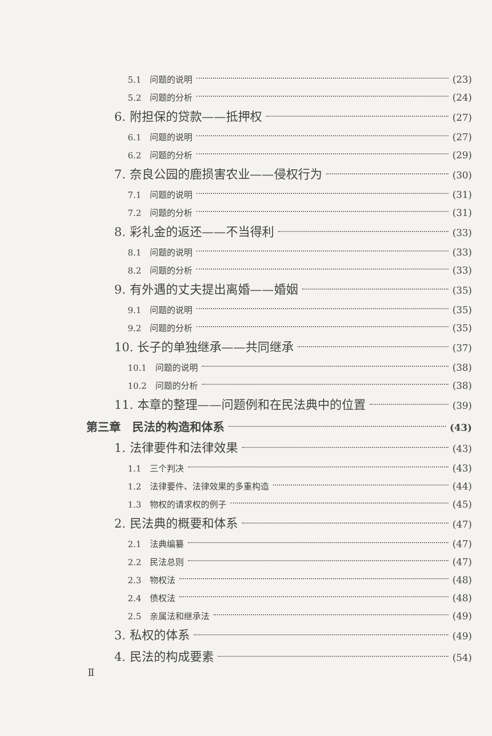5.1　问题的说明 (23)
5.2　问题的分析 (24)
6. 附担保的贷款——抵押权 (27)
6.1　问题的说明 (27)
6.2　问题的分析 (29)
7. 奈良公园的鹿损害农业——侵权行为 (30)
7.1　问题的说明 (31)
7.2　问题的分析 (31)
8. 彩礼金的返还——不当得利 (33)
8.1　问题的说明 (33)
8.2　问题的分析 (33)
9. 有外遇的丈夫提出离婚——婚姻 (35)
9.1　问题的说明 (35)
9.2　问题的分析 (35)
10. 长子的单独继承——共同继承 (37)
10.1　问题的说明 (38)
10.2　问题的分析 (38)
11. 本章的整理——问题例和在民法典中的位置 (39)
第三章　民法的构造和体系 (43)
1. 法律要件和法律效果 (43)
1.1　三个判决 (43)
1.2　法律要件、法律效果的多重构造 (44)
1.3　物权的请求权的例子 (45)
2. 民法典的概要和体系 (47)
2.1　法典编纂 (47)
2.2　民法总则 (47)
2.3　物权法 (48)
2.4　债权法 (48)
2.5　亲属法和继承法 (49)
3. 私权的体系 (49)
4. 民法的构成要素 (54)
Ⅱ